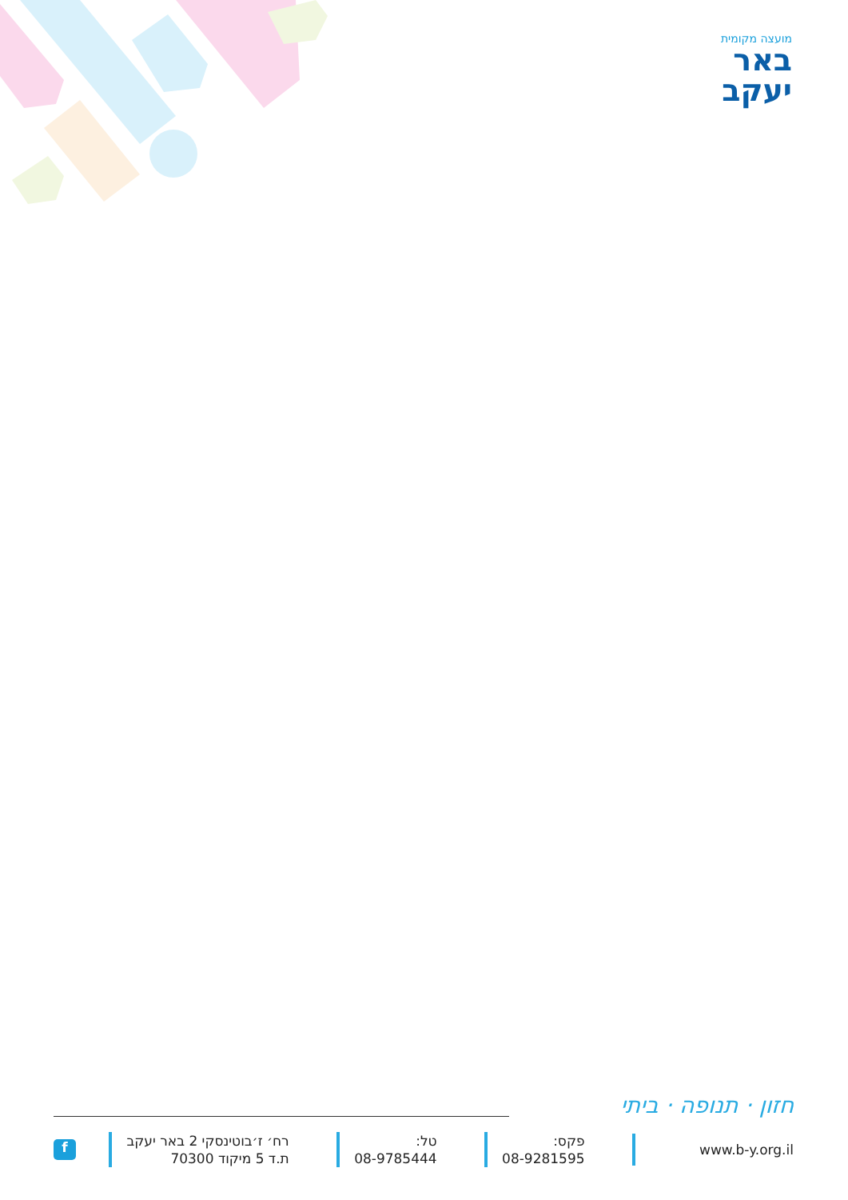מועצה מקומית
באר
יעקב
חזון · תנופה · ביתי
f
רח׳ ז׳בוטינסקי 2 באר יעקב
ת.ד 5 מיקוד 70300
טל:
08-9785444
פקס:
08-9281595
www.b-y.org.il